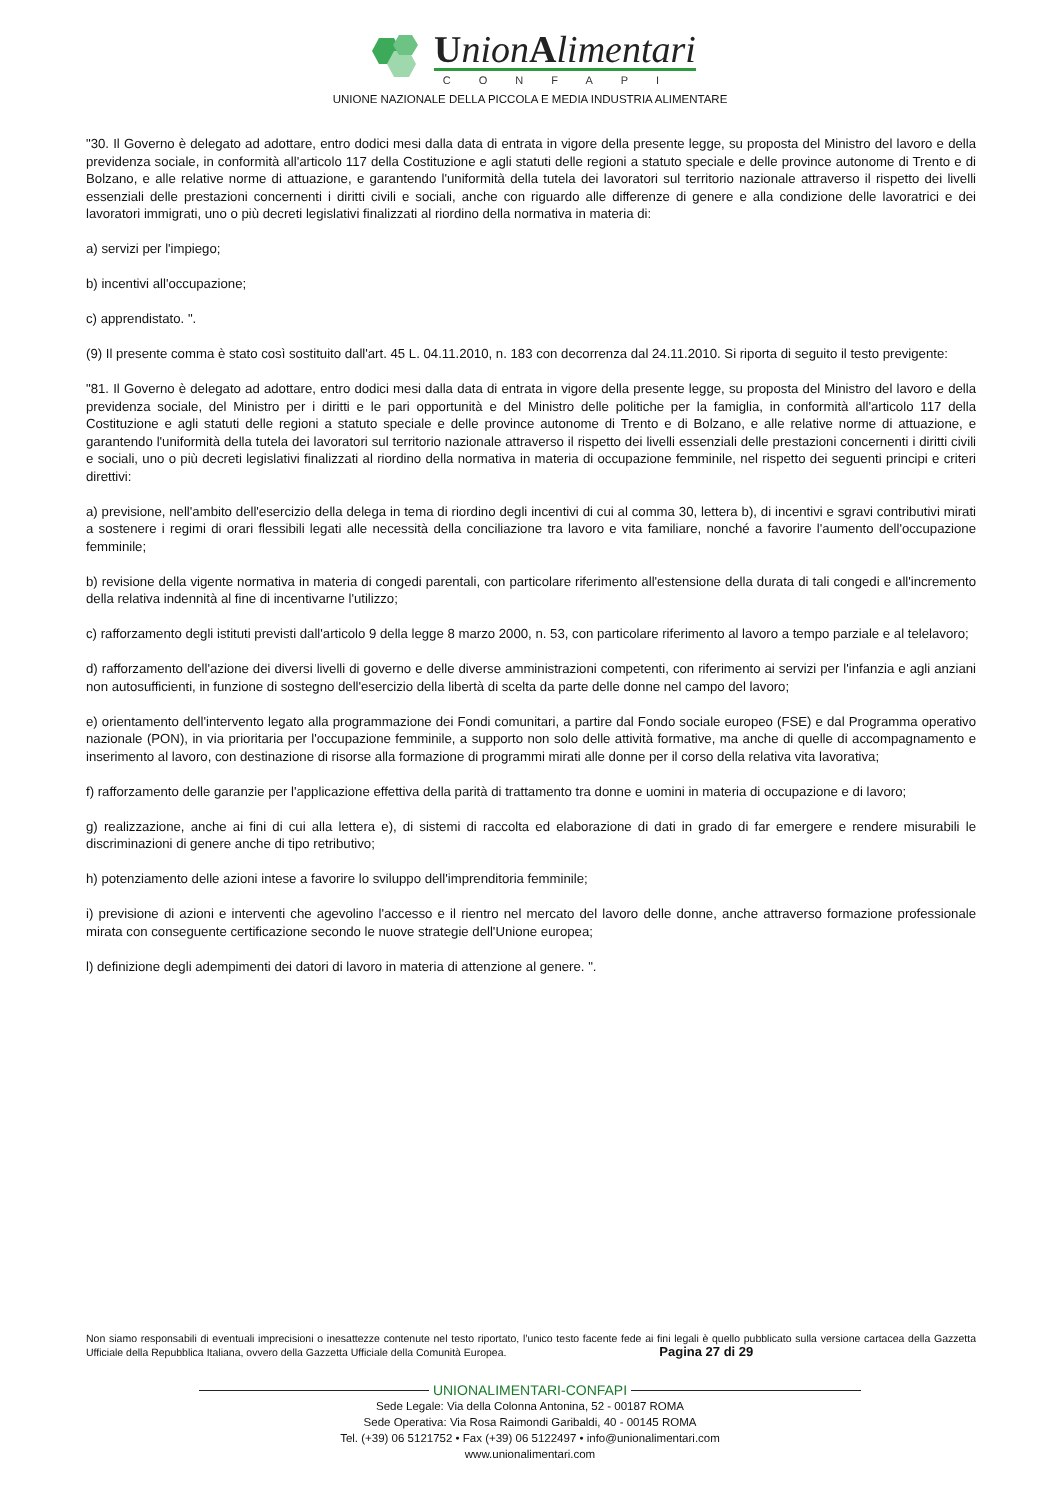UnionAlimentari
CONFAPI
UNIONE NAZIONALE DELLA PICCOLA E MEDIA INDUSTRIA ALIMENTARE
"30. Il Governo è delegato ad adottare, entro dodici mesi dalla data di entrata in vigore della presente legge, su proposta del Ministro del lavoro e della previdenza sociale, in conformità all'articolo 117 della Costituzione e agli statuti delle regioni a statuto speciale e delle province autonome di Trento e di Bolzano, e alle relative norme di attuazione, e garantendo l'uniformità della tutela dei lavoratori sul territorio nazionale attraverso il rispetto dei livelli essenziali delle prestazioni concernenti i diritti civili e sociali, anche con riguardo alle differenze di genere e alla condizione delle lavoratrici e dei lavoratori immigrati, uno o più decreti legislativi finalizzati al riordino della normativa in materia di:
a) servizi per l'impiego;
b) incentivi all'occupazione;
c) apprendistato. ".
(9) Il presente comma è stato così sostituito dall'art. 45 L. 04.11.2010, n. 183 con decorrenza dal 24.11.2010. Si riporta di seguito il testo previgente:
"81. Il Governo è delegato ad adottare, entro dodici mesi dalla data di entrata in vigore della presente legge, su proposta del Ministro del lavoro e della previdenza sociale, del Ministro per i diritti e le pari opportunità e del Ministro delle politiche per la famiglia, in conformità all'articolo 117 della Costituzione e agli statuti delle regioni a statuto speciale e delle province autonome di Trento e di Bolzano, e alle relative norme di attuazione, e garantendo l'uniformità della tutela dei lavoratori sul territorio nazionale attraverso il rispetto dei livelli essenziali delle prestazioni concernenti i diritti civili e sociali, uno o più decreti legislativi finalizzati al riordino della normativa in materia di occupazione femminile, nel rispetto dei seguenti principi e criteri direttivi:
a) previsione, nell'ambito dell'esercizio della delega in tema di riordino degli incentivi di cui al comma 30, lettera b), di incentivi e sgravi contributivi mirati a sostenere i regimi di orari flessibili legati alle necessità della conciliazione tra lavoro e vita familiare, nonché a favorire l'aumento dell'occupazione femminile;
b) revisione della vigente normativa in materia di congedi parentali, con particolare riferimento all'estensione della durata di tali congedi e all'incremento della relativa indennità al fine di incentivarne l'utilizzo;
c) rafforzamento degli istituti previsti dall'articolo 9 della legge 8 marzo 2000, n. 53, con particolare riferimento al lavoro a tempo parziale e al telelavoro;
d) rafforzamento dell'azione dei diversi livelli di governo e delle diverse amministrazioni competenti, con riferimento ai servizi per l'infanzia e agli anziani non autosufficienti, in funzione di sostegno dell'esercizio della libertà di scelta da parte delle donne nel campo del lavoro;
e) orientamento dell'intervento legato alla programmazione dei Fondi comunitari, a partire dal Fondo sociale europeo (FSE) e dal Programma operativo nazionale (PON), in via prioritaria per l'occupazione femminile, a supporto non solo delle attività formative, ma anche di quelle di accompagnamento e inserimento al lavoro, con destinazione di risorse alla formazione di programmi mirati alle donne per il corso della relativa vita lavorativa;
f) rafforzamento delle garanzie per l'applicazione effettiva della parità di trattamento tra donne e uomini in materia di occupazione e di lavoro;
g) realizzazione, anche ai fini di cui alla lettera e), di sistemi di raccolta ed elaborazione di dati in grado di far emergere e rendere misurabili le discriminazioni di genere anche di tipo retributivo;
h) potenziamento delle azioni intese a favorire lo sviluppo dell'imprenditoria femminile;
i) previsione di azioni e interventi che agevolino l'accesso e il rientro nel mercato del lavoro delle donne, anche attraverso formazione professionale mirata con conseguente certificazione secondo le nuove strategie dell'Unione europea;
l) definizione degli adempimenti dei datori di lavoro in materia di attenzione al genere. ".
Non siamo responsabili di eventuali imprecisioni o inesattezze contenute nel testo riportato, l’unico testo facente fede ai fini legali è quello pubblicato sulla versione cartacea della Gazzetta Ufficiale della Repubblica Italiana, ovvero della Gazzetta Ufficiale della Comunità Europea. Pagina 27 di 29
UNIONALIMENTARI-CONFAPI
Sede Legale: Via della Colonna Antonina, 52 - 00187 ROMA
Sede Operativa: Via Rosa Raimondi Garibaldi, 40 - 00145 ROMA
Tel. (+39) 06 5121752 • Fax (+39) 06 5122497 • info@unionalimentari.com
www.unionalimentari.com